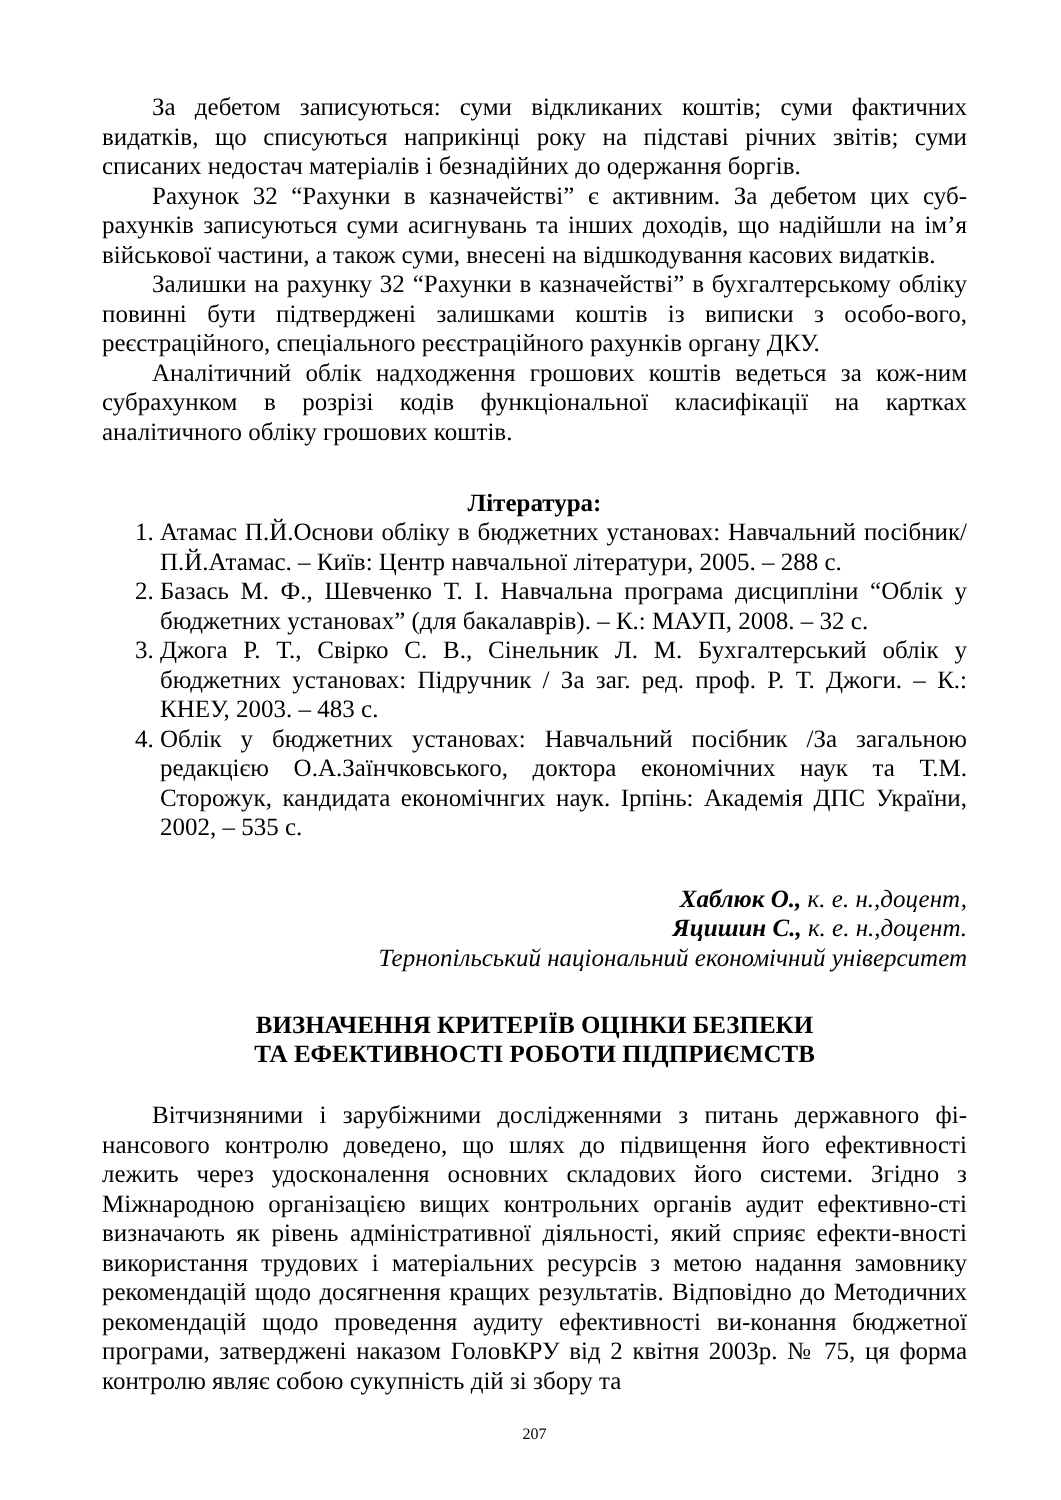За дебетом записуються: суми відкликаних коштів; суми фактичних видатків, що списуються наприкінці року на підставі річних звітів; суми списаних недостач матеріалів і безнадійних до одержання боргів.
Рахунок 32 “Рахунки в казначействі” є активним. За дебетом цих суб-рахунків записуються суми асигнувань та інших доходів, що надійшли на ім’я військової частини, а також суми, внесені на відшкодування касових видатків.
Залишки на рахунку 32 “Рахунки в казначействі” в бухгалтерському обліку повинні бути підтверджені залишками коштів із виписки з особо-вого, реєстраційного, спеціального реєстраційного рахунків органу ДКУ.
Аналітичний облік надходження грошових коштів ведеться за кож-ним субрахунком в розрізі кодів функціональної класифікації на картках аналітичного обліку грошових коштів.
Література:
1. Атамас П.Й.Основи обліку в бюджетних установах: Навчальний посібник/ П.Й.Атамас. – Київ: Центр навчальної літератури, 2005. – 288 с.
2. Базась М. Ф., Шевченко Т. І. Навчальна програма дисципліни “Облік у бюджетних установах” (для бакалаврів). – К.: МАУП, 2008. – 32 с.
3. Джога Р. Т., Свірко С. В., Сінельник Л. М. Бухгалтерський облік у бюджетних установах: Підручник / За заг. ред. проф. Р. Т. Джоги. – К.: КНЕУ, 2003. – 483 с.
4. Облік у бюджетних установах: Навчальний посібник /За загальною редакцією О.А.Заїнчковського, доктора економічних наук та Т.М. Сторожук, кандидата економічнгих наук. Ірпінь: Академія ДПС України, 2002, – 535 с.
Хаблюк О., к. е. н.,доцент,
Яцишин С., к. е. н.,доцент.
Тернопільський національний економічний університет
ВИЗНАЧЕННЯ КРИТЕРІЇВ ОЦІНКИ БЕЗПЕКИ
ТА ЕФЕКТИВНОСТІ РОБОТИ ПІДПРИЄМСТВ
Вітчизняними і зарубіжними дослідженнями з питань державного фі-нансового контролю доведено, що шлях до підвищення його ефективності лежить через удосконалення основних складових його системи. Згідно з Міжнародною організацією вищих контрольних органів аудит ефективно-сті визначають як рівень адміністративної діяльності, який сприяє ефекти-вності використання трудових і матеріальних ресурсів з метою надання замовнику рекомендацій щодо досягнення кращих результатів. Відповідно до Методичних рекомендацій щодо проведення аудиту ефективності ви-конання бюджетної програми, затверджені наказом ГоловКРУ від 2 квітня 2003р. № 75, ця форма контролю являє собою сукупність дій зі збору та
207